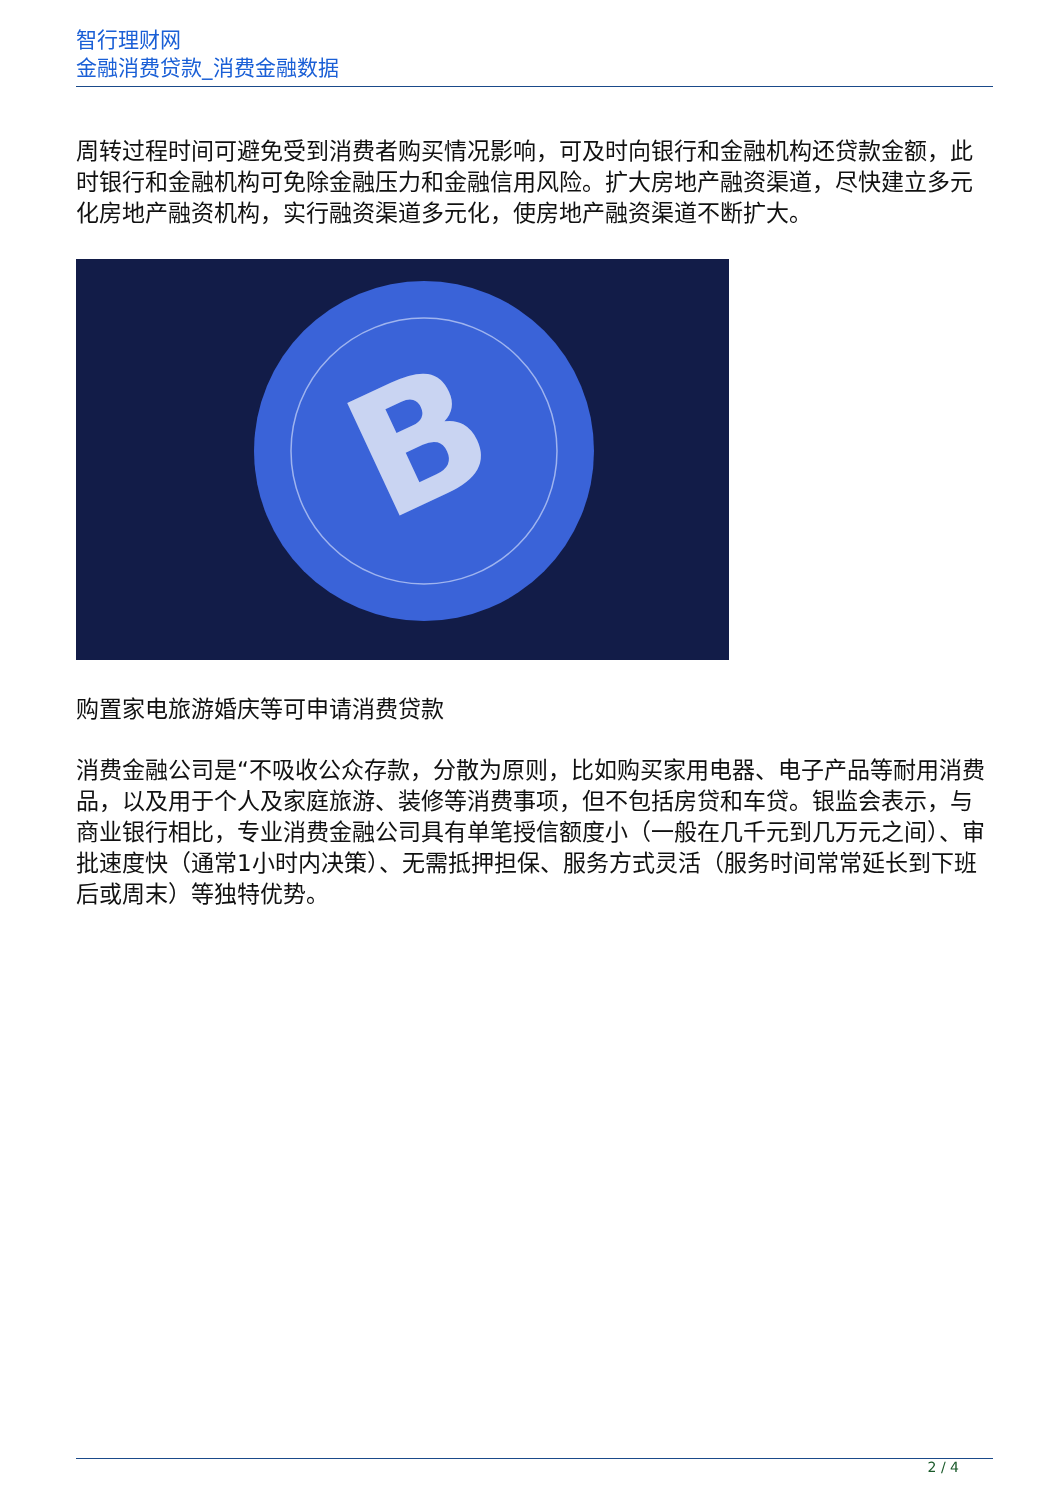智行理财网
金融消费贷款_消费金融数据
周转过程时间可避免受到消费者购买情况影响，可及时向银行和金融机构还贷款金额，此时银行和金融机构可免除金融压力和金融信用风险。扩大房地产融资渠道，尽快建立多元化房地产融资机构，实行融资渠道多元化，使房地产融资渠道不断扩大。
B
购置家电旅游婚庆等可申请消费贷款
消费金融公司是“不吸收公众存款，分散为原则，比如购买家用电器、电子产品等耐用消费品，以及用于个人及家庭旅游、装修等消费事项，但不包括房贷和车贷。银监会表示，与商业银行相比，专业消费金融公司具有单笔授信额度小（一般在几千元到几万元之间）、审批速度快（通常1小时内决策）、无需抵押担保、服务方式灵活（服务时间常常延长到下班后或周末）等独特优势。
2 / 4